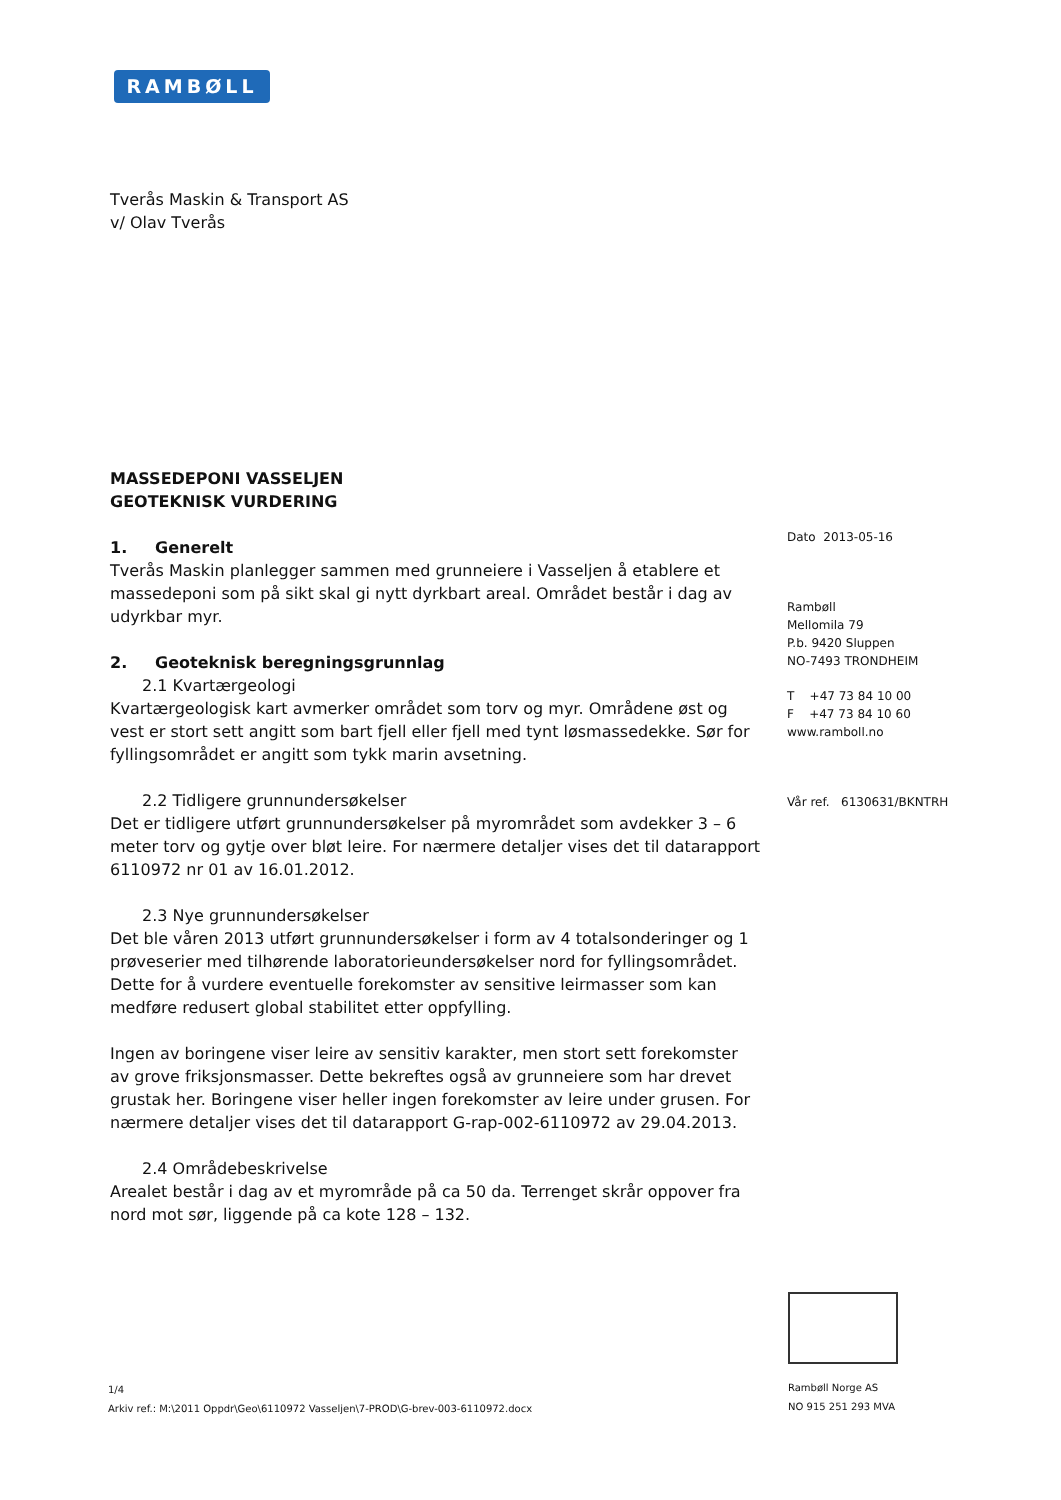RAMBØLL
Tverås Maskin & Transport AS
v/ Olav Tverås
MASSEDEPONI VASSELJEN
GEOTEKNISK VURDERING
1. Generelt
Tverås Maskin planlegger sammen med grunneiere i Vasseljen å etablere et massedeponi som på sikt skal gi nytt dyrkbart areal. Området består i dag av udyrkbar myr.
2. Geoteknisk beregningsgrunnlag
2.1 Kvartærgeologi
Kvartærgeologisk kart avmerker området som torv og myr. Områdene øst og vest er stort sett angitt som bart fjell eller fjell med tynt løsmassedekke. Sør for fyllingsområdet er angitt som tykk marin avsetning.
2.2 Tidligere grunnundersøkelser
Det er tidligere utført grunnundersøkelser på myrområdet som avdekker 3 – 6 meter torv og gytje over bløt leire. For nærmere detaljer vises det til datarapport 6110972 nr 01 av 16.01.2012.
2.3 Nye grunnundersøkelser
Det ble våren 2013 utført grunnundersøkelser i form av 4 totalsonderinger og 1 prøveserier med tilhørende laboratorieundersøkelser nord for fyllingsområdet. Dette for å vurdere eventuelle forekomster av sensitive leirmasser som kan medføre redusert global stabilitet etter oppfylling.
Ingen av boringene viser leire av sensitiv karakter, men stort sett forekomster av grove friksjonsmasser. Dette bekreftes også av grunneiere som har drevet grustak her. Boringene viser heller ingen forekomster av leire under grusen. For nærmere detaljer vises det til datarapport G-rap-002-6110972 av 29.04.2013.
2.4 Områdebeskrivelse
Arealet består i dag av et myrområde på ca 50 da. Terrenget skrår oppover fra nord mot sør, liggende på ca kote 128 – 132.
Dato 2013-05-16
Rambøll
Mellomila 79
P.b. 9420 Sluppen
NO-7493 TRONDHEIM
T +47 73 84 10 00
F +47 73 84 10 60
www.ramboll.no
Vår ref. 6130631/BKNTRH
1/4
Arkiv ref.: M:\2011 Oppdr\Geo\6110972 Vasseljen\7-PROD\G-brev-003-6110972.docx
Rambøll Norge AS
NO 915 251 293 MVA